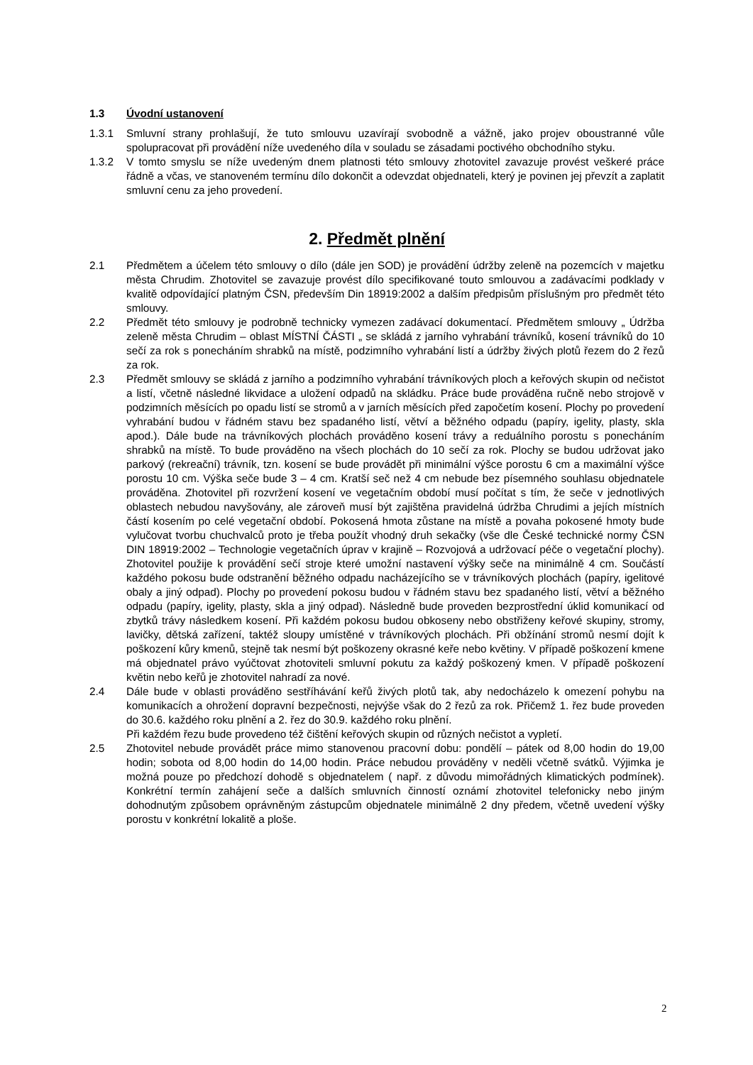1.3 Úvodní ustanovení
1.3.1 Smluvní strany prohlašují, že tuto smlouvu uzavírají svobodně a vážně, jako projev oboustranné vůle spolupracovat při provádění níže uvedeného díla v souladu se zásadami poctivého obchodního styku.
1.3.2 V tomto smyslu se níže uvedeným dnem platnosti této smlouvy zhotovitel zavazuje provést veškeré práce řádně a včas, ve stanoveném termínu dílo dokončit a odevzdat objednateli, který je povinen jej převzít a zaplatit smluvní cenu za jeho provedení.
2. Předmět plnění
2.1 Předmětem a účelem této smlouvy o dílo (dále jen SOD) je provádění údržby zeleně na pozemcích v majetku města Chrudim. Zhotovitel se zavazuje provést dílo specifikované touto smlouvou a zadávacími podklady v kvalitě odpovídající platným ČSN, především Din 18919:2002 a dalším předpisům příslušným pro předmět této smlouvy.
2.2 Předmět této smlouvy je podrobně technicky vymezen zadávací dokumentací. Předmětem smlouvy „ Údržba zeleně města Chrudim – oblast MÍSTNÍ ČÁSTI „ se skládá z jarního vyhrabání trávníků, kosení trávníků do 10 sečí za rok s ponecháním shrabků na místě, podzimního vyhrabání listí a údržby živých plotů řezem do 2 řezů za rok.
2.3 Předmět smlouvy se skládá z jarního a podzimního vyhrabání trávníkových ploch a keřových skupin od nečistot a listí, včetně následné likvidace a uložení odpadů na skládku. Práce bude prováděna ručně nebo strojově v podzimních měsících po opadu listí se stromů a v jarních měsících před započetím kosení. Plochy po provedení vyhrabání budou v řádném stavu bez spadaného listí, větví a běžného odpadu (papíry, igelity, plasty, skla apod.). Dále bude na trávníkových plochách prováděno kosení trávy a reduálního porostu s ponecháním shrabků na místě. To bude prováděno na všech plochách do 10 sečí za rok. Plochy se budou udržovat jako parkový (rekreační) trávník, tzn. kosení se bude provádět při minimální výšce porostu 6 cm a maximální výšce porostu 10 cm. Výška seče bude 3 – 4 cm. Kratší seč než 4 cm nebude bez písemného souhlasu objednatele prováděna. Zhotovitel při rozvržení kosení ve vegetačním období musí počítat s tím, že seče v jednotlivých oblastech nebudou navyšovány, ale zároveň musí být zajištěna pravidelná údržba Chrudimi a jejích místních částí kosením po celé vegetační období. Pokosená hmota zůstane na místě a povaha pokosené hmoty bude vylučovat tvorbu chuchvalců proto je třeba použít vhodný druh sekačky (vše dle České technické normy ČSN DIN 18919:2002 – Technologie vegetačních úprav v krajině – Rozvojová a udržovací péče o vegetační plochy). Zhotovitel použije k provádění sečí stroje které umožní nastavení výšky seče na minimálně 4 cm. Součástí každého pokosu bude odstranění běžného odpadu nacházejícího se v trávníkových plochách (papíry, igelitové obaly a jiný odpad). Plochy po provedení pokosu budou v řádném stavu bez spadaného listí, větví a běžného odpadu (papíry, igelity, plasty, skla a jiný odpad). Následně bude proveden bezprostřední úklid komunikací od zbytků trávy následkem kosení. Při každém pokosu budou obkoseny nebo obstřiženy keřové skupiny, stromy, lavičky, dětská zařízení, taktéž sloupy umístěné v trávníkových plochách. Při obžínání stromů nesmí dojít k poškození kůry kmenů, stejně tak nesmí být poškozeny okrasné keře nebo květiny. V případě poškození kmene má objednatel právo vyúčtovat zhotoviteli smluvní pokutu za každý poškozený kmen. V případě poškození květin nebo keřů je zhotovitel nahradí za nové.
2.4 Dále bude v oblasti prováděno sestříhávání keřů živých plotů tak, aby nedocházelo k omezení pohybu na komunikacích a ohrožení dopravní bezpečnosti, nejvýše však do 2 řezů za rok. Přičemž 1. řez bude proveden do 30.6. každého roku plnění a 2. řez do 30.9. každého roku plnění.
Při každém řezu bude provedeno též čištění keřových skupin od různých nečistot a vypletí.
2.5 Zhotovitel nebude provádět práce mimo stanovenou pracovní dobu: pondělí – pátek od 8,00 hodin do 19,00 hodin; sobota od 8,00 hodin do 14,00 hodin. Práce nebudou prováděny v neděli včetně svátků. Výjimka je možná pouze po předchozí dohodě s objednatelem ( např. z důvodu mimořádných klimatických podmínek). Konkrétní termín zahájení seče a dalších smluvních činností oznámí zhotovitel telefonicky nebo jiným dohodnutým způsobem oprávněným zástupcům objednatele minimálně 2 dny předem, včetně uvedení výšky porostu v konkrétní lokalitě a ploše.
2